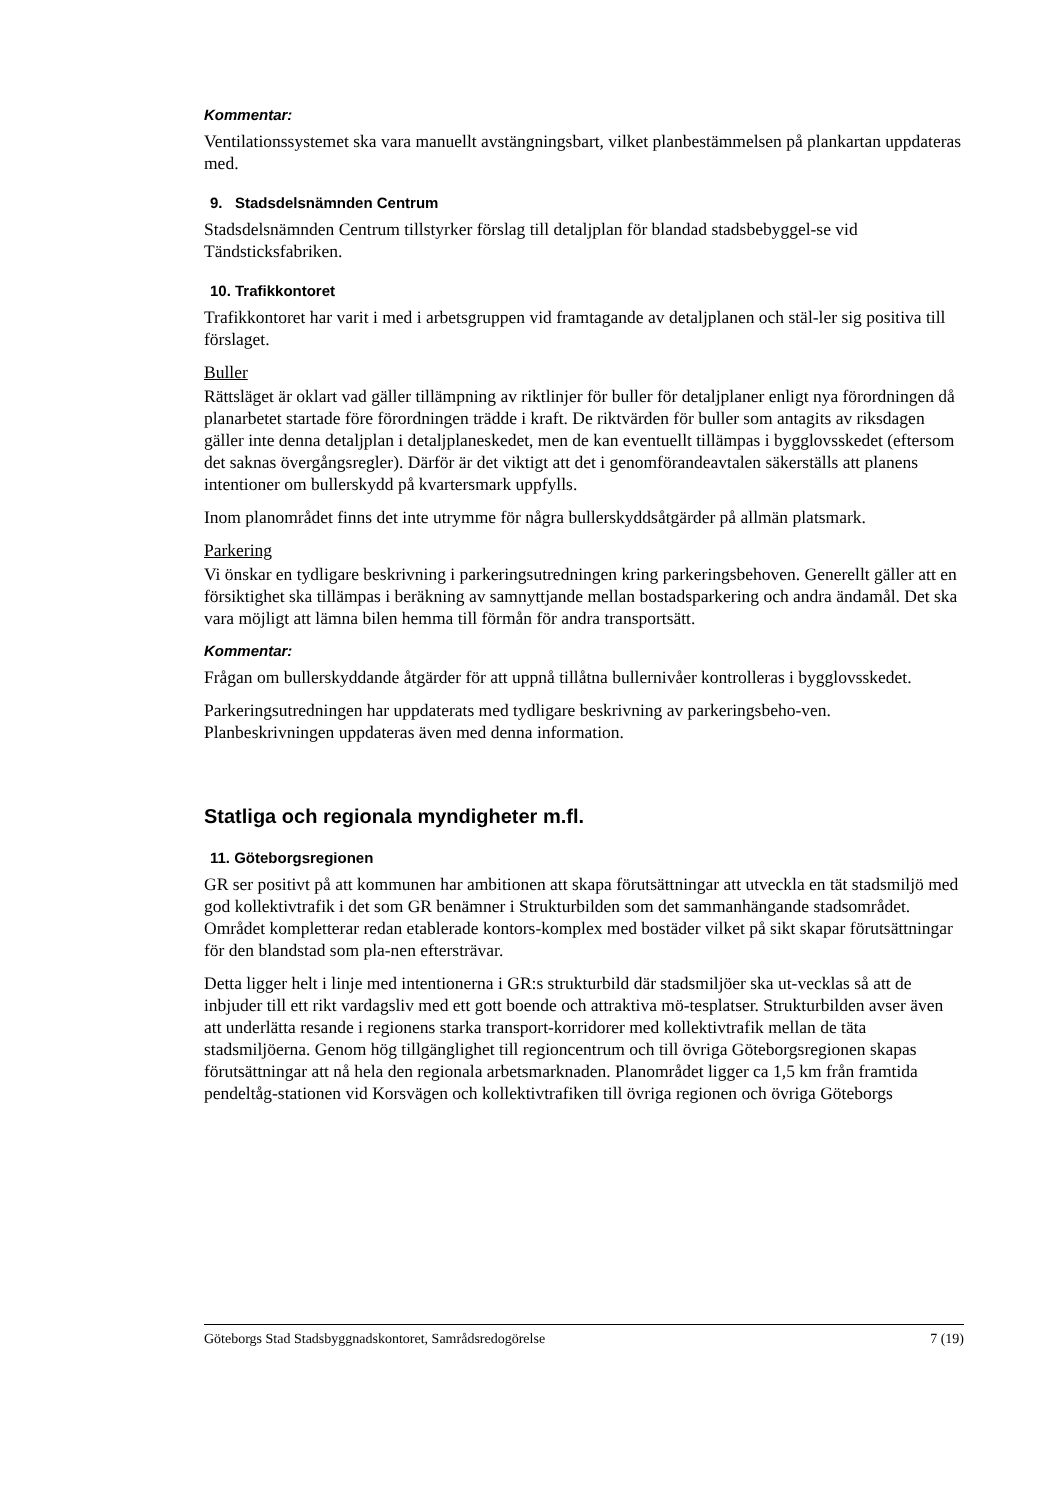Kommentar:
Ventilationssystemet ska vara manuellt avstängningsbart, vilket planbestämmelsen på plankartan uppdateras med.
9. Stadsdelsnämnden Centrum
Stadsdelsnämnden Centrum tillstyrker förslag till detaljplan för blandad stadsbebyggel-se vid Tändsticksfabriken.
10. Trafikkontoret
Trafikkontoret har varit i med i arbetsgruppen vid framtagande av detaljplanen och stäl-ler sig positiva till förslaget.
Buller
Rättsläget är oklart vad gäller tillämpning av riktlinjer för buller för detaljplaner enligt nya förordningen då planarbetet startade före förordningen trädde i kraft. De riktvärden för buller som antagits av riksdagen gäller inte denna detaljplan i detaljplaneskedet, men de kan eventuellt tillämpas i bygglovsskedet (eftersom det saknas övergångsregler). Därför är det viktigt att det i genomförandeavtalen säkerställs att planens intentioner om bullerskydd på kvartersmark uppfylls.
Inom planområdet finns det inte utrymme för några bullerskyddsåtgärder på allmän platsmark.
Parkering
Vi önskar en tydligare beskrivning i parkeringsutredningen kring parkeringsbehoven. Generellt gäller att en försiktighet ska tillämpas i beräkning av samnyttjande mellan bostadsparkering och andra ändamål. Det ska vara möjligt att lämna bilen hemma till förmån för andra transportsätt.
Kommentar:
Frågan om bullerskyddande åtgärder för att uppnå tillåtna bullernivåer kontrolleras i bygglovsskedet.
Parkeringsutredningen har uppdaterats med tydligare beskrivning av parkeringsbeho-ven. Planbeskrivningen uppdateras även med denna information.
Statliga och regionala myndigheter m.fl.
11. Göteborgsregionen
GR ser positivt på att kommunen har ambitionen att skapa förutsättningar att utveckla en tät stadsmiljö med god kollektivtrafik i det som GR benämner i Strukturbilden som det sammanhängande stadsområdet. Området kompletterar redan etablerade kontors-komplex med bostäder vilket på sikt skapar förutsättningar för den blandstad som pla-nen eftersträvar.
Detta ligger helt i linje med intentionerna i GR:s strukturbild där stadsmiljöer ska ut-vecklas så att de inbjuder till ett rikt vardagsliv med ett gott boende och attraktiva mö-tesplatser. Strukturbilden avser även att underlätta resande i regionens starka transport-korridorer med kollektivtrafik mellan de täta stadsmiljöerna. Genom hög tillgänglighet till regioncentrum och till övriga Göteborgsregionen skapas förutsättningar att nå hela den regionala arbetsmarknaden. Planområdet ligger ca 1,5 km från framtida pendeltåg-stationen vid Korsvägen och kollektivtrafiken till övriga regionen och övriga Göteborgs
Göteborgs Stad Stadsbyggnadskontoret, Samrådsredogörelse 7 (19)